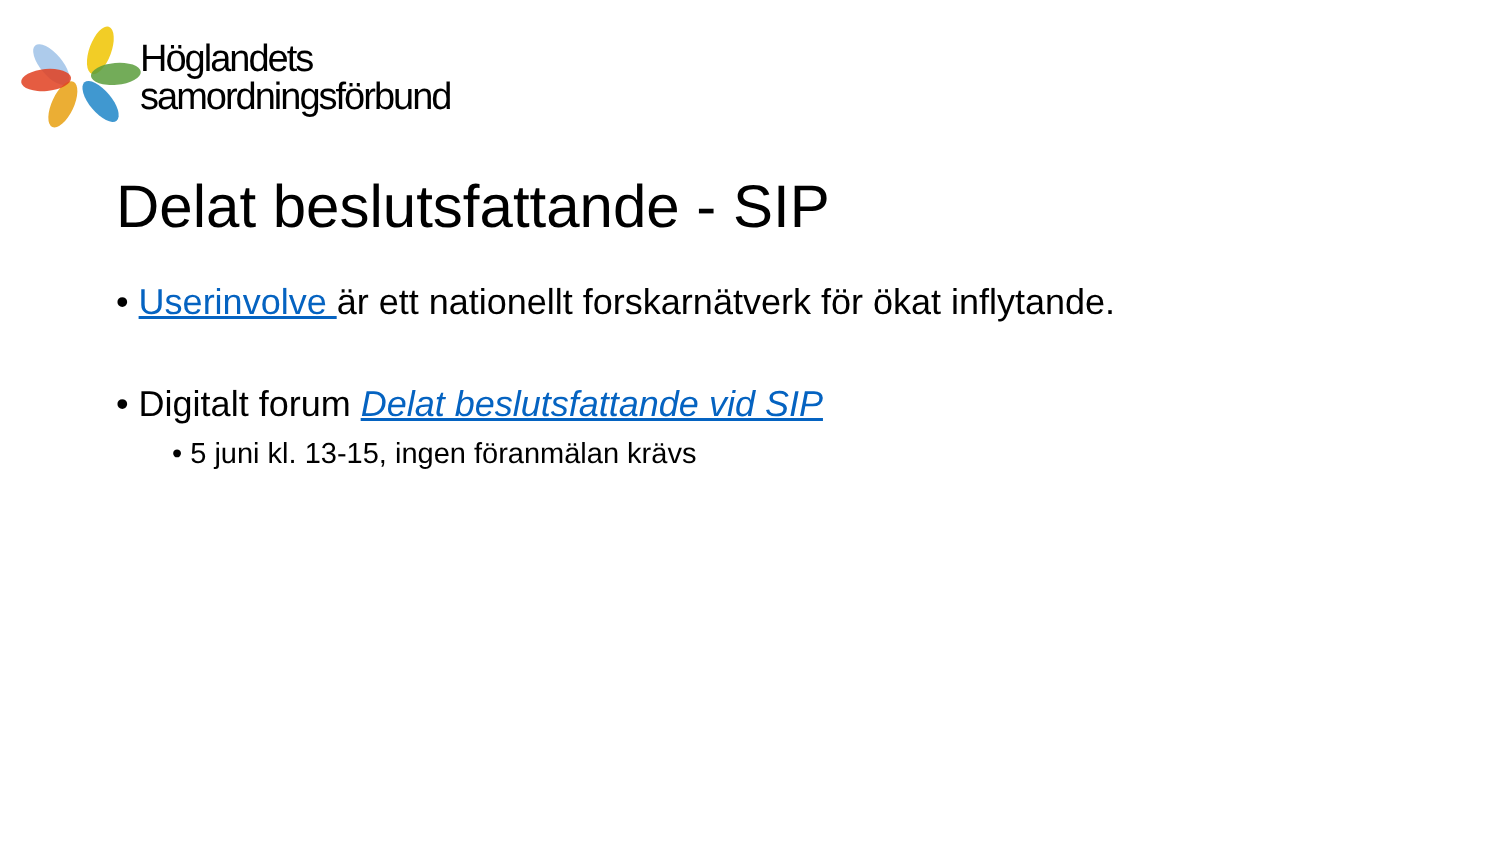Höglandets
samordningsförbund
Delat beslutsfattande - SIP
• Userinvolve är ett nationellt forskarnätverk för ökat inflytande.
• Digitalt forum Delat beslutsfattande vid SIP
• 5 juni kl. 13-15, ingen föranmälan krävs